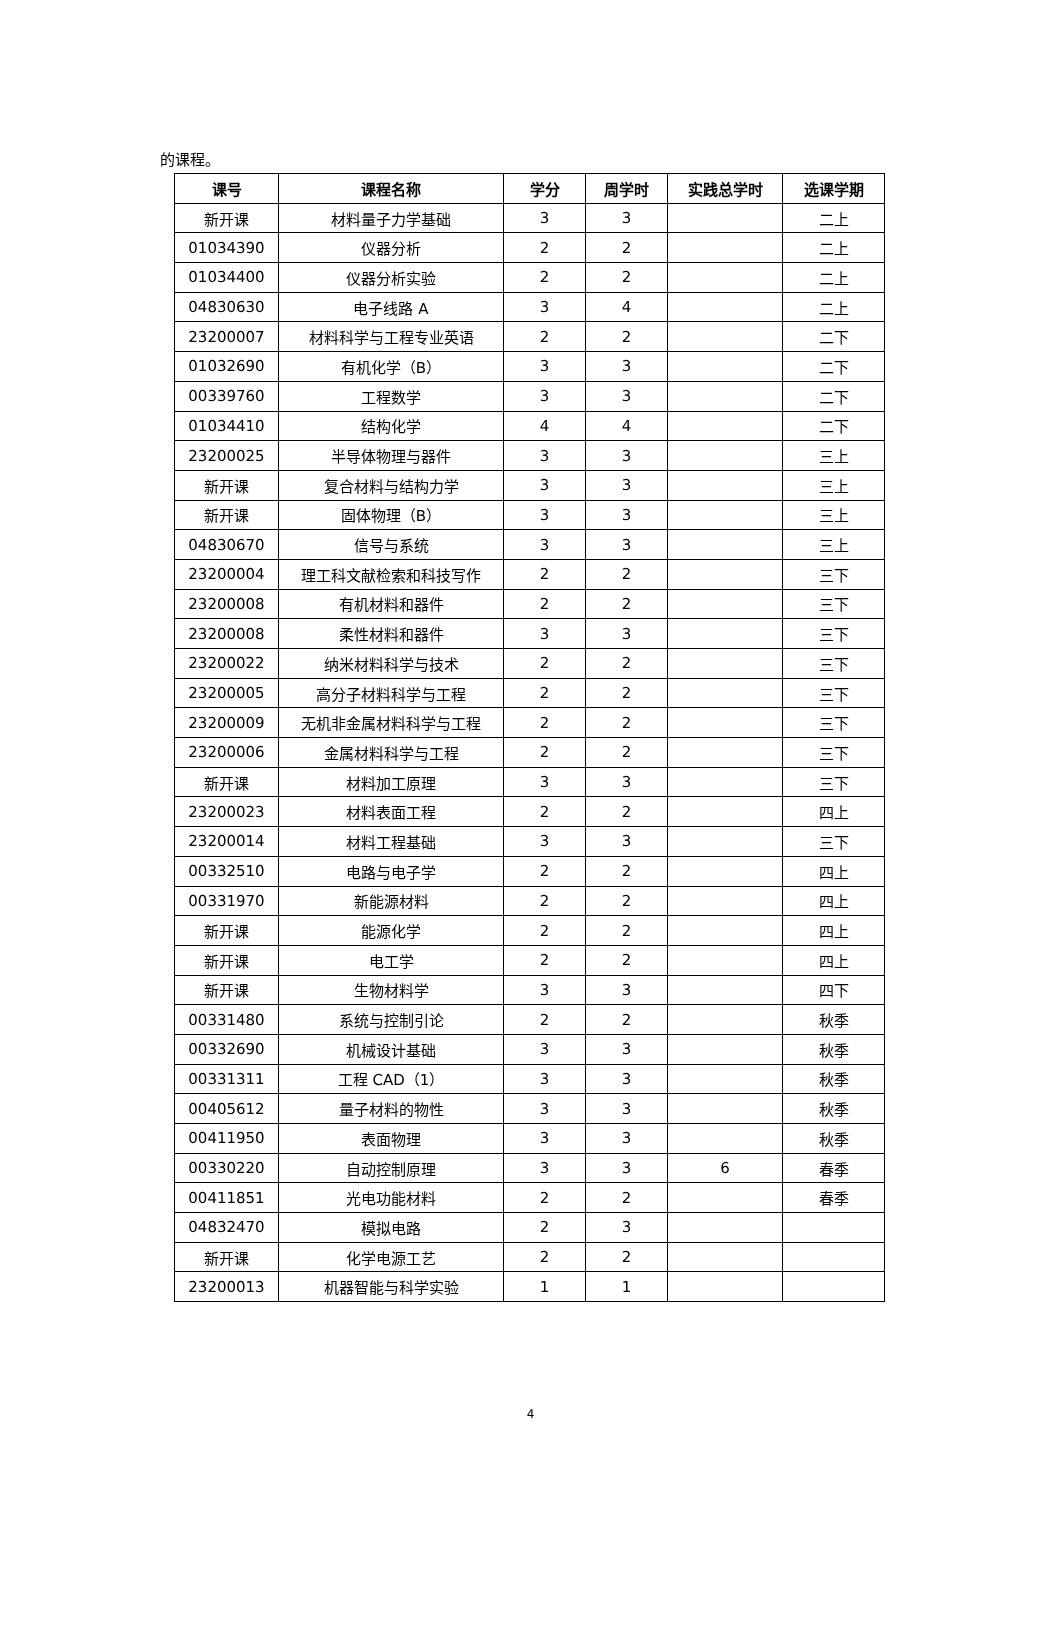的课程。
| 课号 | 课程名称 | 学分 | 周学时 | 实践总学时 | 选课学期 |
| --- | --- | --- | --- | --- | --- |
| 新开课 | 材料量子力学基础 | 3 | 3 | | 二上 |
| 01034390 | 仪器分析 | 2 | 2 | | 二上 |
| 01034400 | 仪器分析实验 | 2 | 2 | | 二上 |
| 04830630 | 电子线路 A | 3 | 4 | | 二上 |
| 23200007 | 材料科学与工程专业英语 | 2 | 2 | | 二下 |
| 01032690 | 有机化学（B） | 3 | 3 | | 二下 |
| 00339760 | 工程数学 | 3 | 3 | | 二下 |
| 01034410 | 结构化学 | 4 | 4 | | 二下 |
| 23200025 | 半导体物理与器件 | 3 | 3 | | 三上 |
| 新开课 | 复合材料与结构力学 | 3 | 3 | | 三上 |
| 新开课 | 固体物理（B） | 3 | 3 | | 三上 |
| 04830670 | 信号与系统 | 3 | 3 | | 三上 |
| 23200004 | 理工科文献检索和科技写作 | 2 | 2 | | 三下 |
| 23200008 | 有机材料和器件 | 2 | 2 | | 三下 |
| 23200008 | 柔性材料和器件 | 3 | 3 | | 三下 |
| 23200022 | 纳米材料科学与技术 | 2 | 2 | | 三下 |
| 23200005 | 高分子材料科学与工程 | 2 | 2 | | 三下 |
| 23200009 | 无机非金属材料科学与工程 | 2 | 2 | | 三下 |
| 23200006 | 金属材料科学与工程 | 2 | 2 | | 三下 |
| 新开课 | 材料加工原理 | 3 | 3 | | 三下 |
| 23200023 | 材料表面工程 | 2 | 2 | | 四上 |
| 23200014 | 材料工程基础 | 3 | 3 | | 三下 |
| 00332510 | 电路与电子学 | 2 | 2 | | 四上 |
| 00331970 | 新能源材料 | 2 | 2 | | 四上 |
| 新开课 | 能源化学 | 2 | 2 | | 四上 |
| 新开课 | 电工学 | 2 | 2 | | 四上 |
| 新开课 | 生物材料学 | 3 | 3 | | 四下 |
| 00331480 | 系统与控制引论 | 2 | 2 | | 秋季 |
| 00332690 | 机械设计基础 | 3 | 3 | | 秋季 |
| 00331311 | 工程 CAD（1） | 3 | 3 | | 秋季 |
| 00405612 | 量子材料的物性 | 3 | 3 | | 秋季 |
| 00411950 | 表面物理 | 3 | 3 | | 秋季 |
| 00330220 | 自动控制原理 | 3 | 3 | 6 | 春季 |
| 00411851 | 光电功能材料 | 2 | 2 | | 春季 |
| 04832470 | 模拟电路 | 2 | 3 | | |
| 新开课 | 化学电源工艺 | 2 | 2 | | |
| 23200013 | 机器智能与科学实验 | 1 | 1 | | |
4